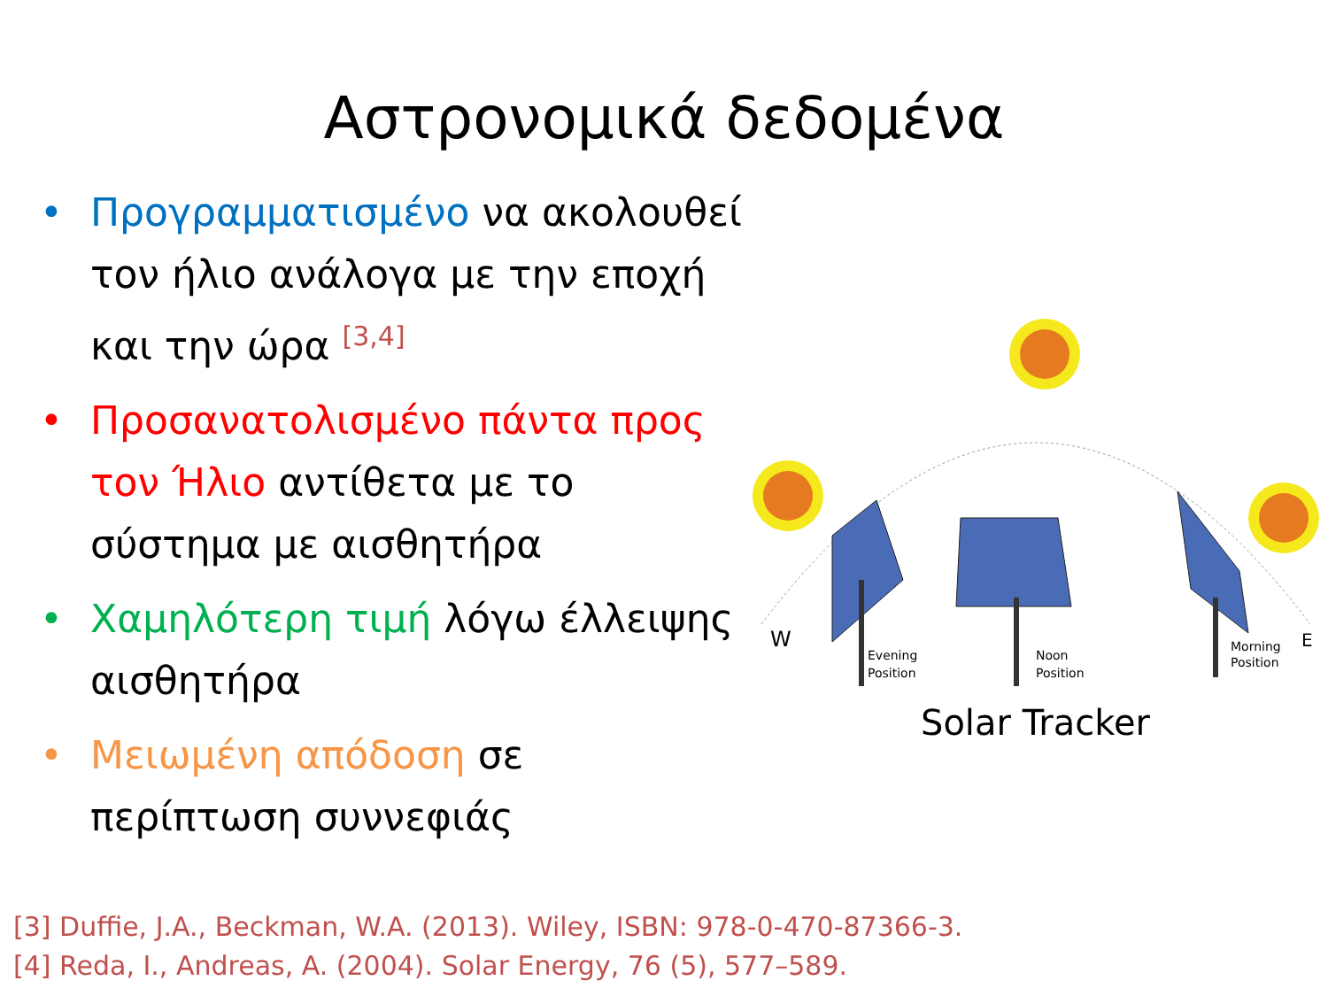Αστρονομικά δεδομένα
• Προγραμματισμένο να ακολουθεί τον ήλιο ανάλογα με την εποχή και την ώρα <sup>[3,4]</sup>
• Προσανατολισμένο πάντα προς τον Ήλιο αντίθετα με το σύστημα με αισθητήρα
• Χαμηλότερη τιμή λόγω έλλειψης αισθητήρα
• Μειωμένη απόδοση σε περίπτωση συννεφιάς
W
E
Evening
Position
Noon
Position
Morning
Position
Solar Tracker
[3] Duffie, J.A., Beckman, W.A. (2013). Wiley, ISBN: 978-0-470-87366-3.
[4] Reda, I., Andreas, A. (2004). Solar Energy, 76 (5), 577–589.